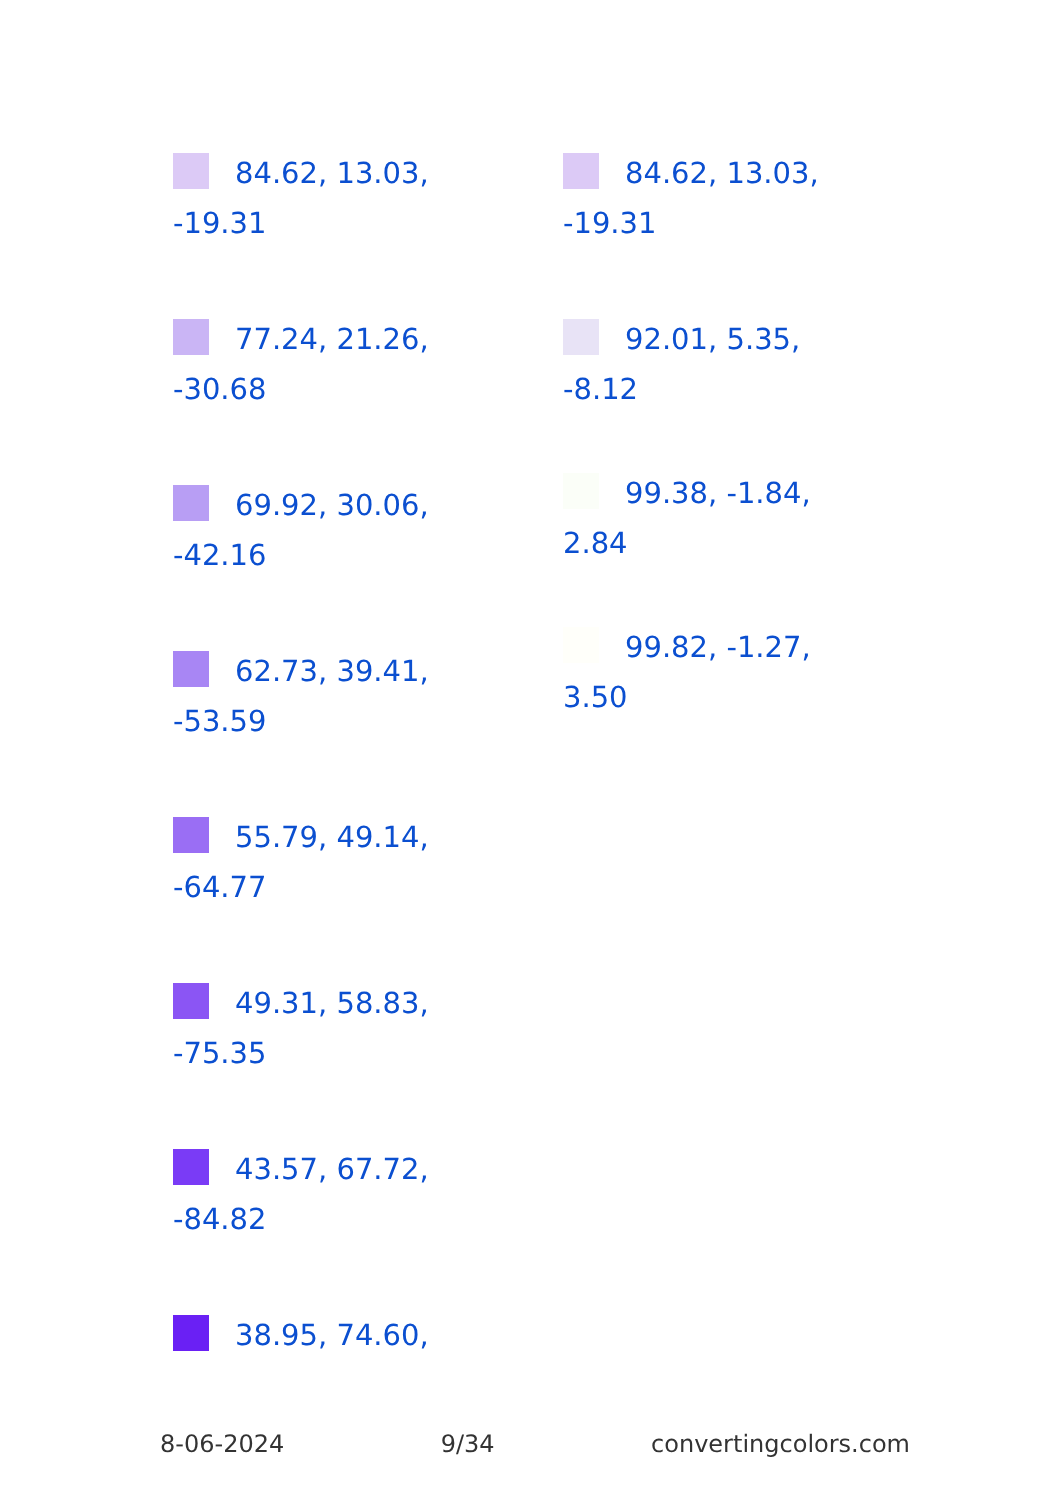84.62, 13.03,
-19.31
77.24, 21.26,
-30.68
69.92, 30.06,
-42.16
62.73, 39.41,
-53.59
55.79, 49.14,
-64.77
49.31, 58.83,
-75.35
43.57, 67.72,
-84.82
38.95, 74.60,
84.62, 13.03,
-19.31
92.01, 5.35, -8.12
99.38, -1.84, 2.84
99.82, -1.27, 3.50
8-06-2024 9/34 convertingcolors.com